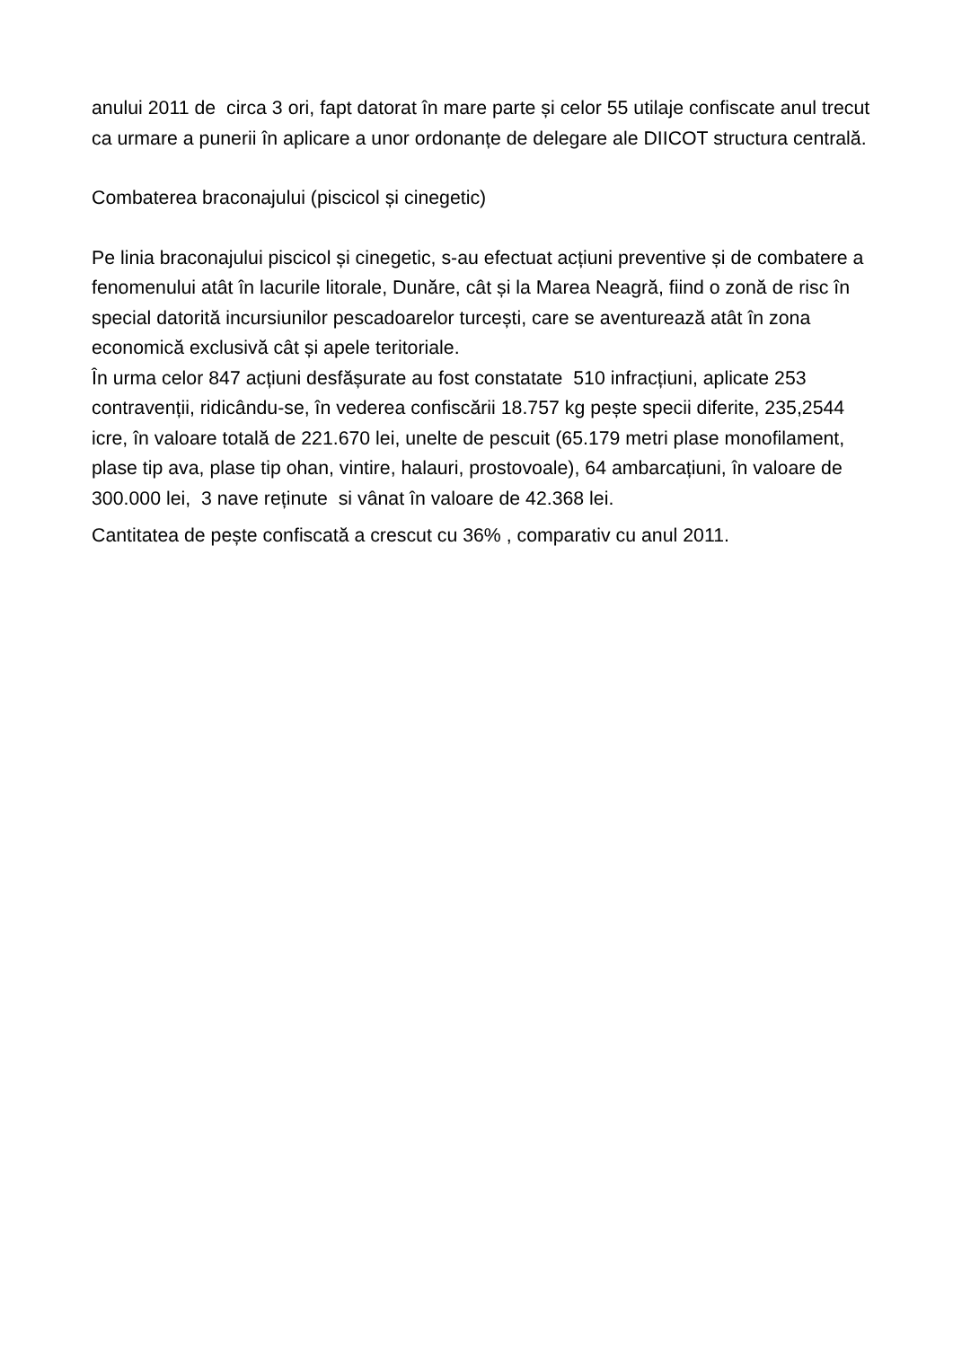anului 2011 de circa 3 ori, fapt datorat în mare parte și celor 55 utilaje confiscate anul trecut ca urmare a punerii în aplicare a unor ordonanțe de delegare ale DIICOT structura centrală.
Combaterea braconajului (piscicol și cinegetic)
Pe linia braconajului piscicol și cinegetic, s-au efectuat acțiuni preventive și de combatere a fenomenului atât în lacurile litorale, Dunăre, cât și la Marea Neagră, fiind o zonă de risc în special datorită incursiunilor pescadoarelor turcești, care se aventurează atât în zona economică exclusivă cât și apele teritoriale.
În urma celor 847 acțiuni desfășurate au fost constatate 510 infracțiuni, aplicate 253 contravenții, ridicându-se, în vederea confiscării 18.757 kg pește specii diferite, 235,2544 icre, în valoare totală de 221.670 lei, unelte de pescuit (65.179 metri plase monofilament, plase tip ava, plase tip ohan, vintire, halauri, prostovoale), 64 ambarcațiuni, în valoare de 300.000 lei, 3 nave reținute si vânat în valoare de 42.368 lei.
Cantitatea de pește confiscată a crescut cu 36% , comparativ cu anul 2011.